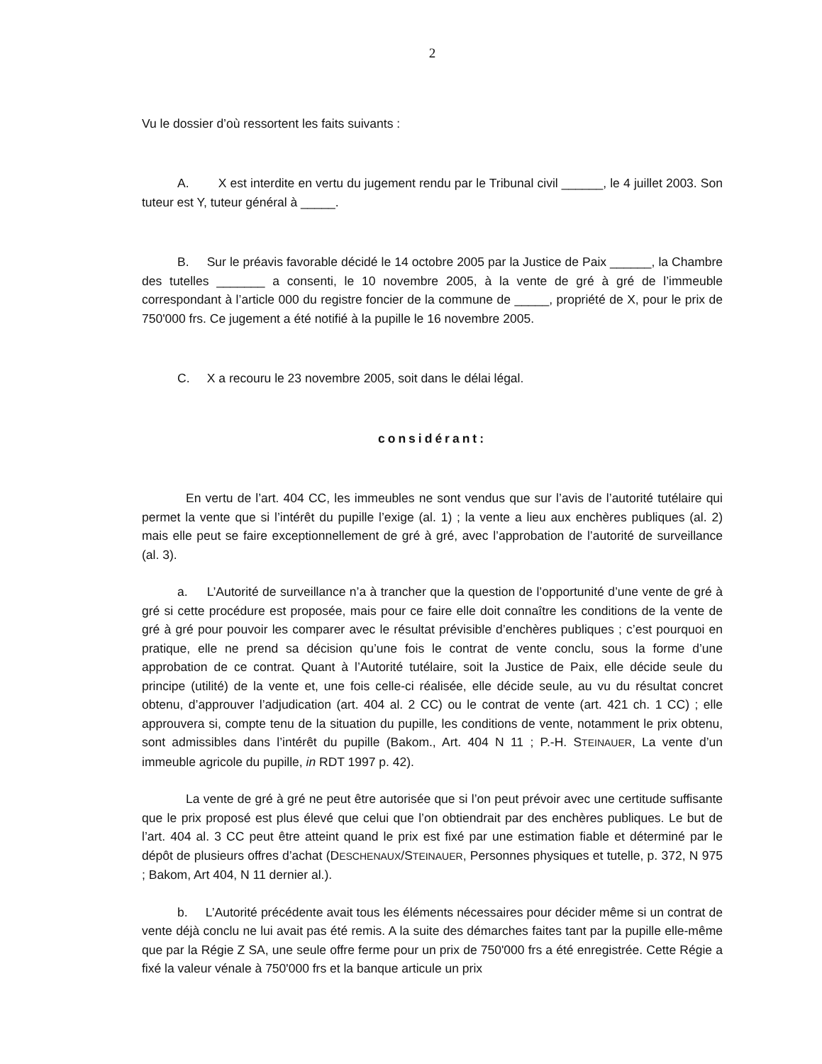2
Vu le dossier d’où ressortent les faits suivants :
A. X est interdite en vertu du jugement rendu par le Tribunal civil ______, le 4 juillet 2003. Son tuteur est Y, tuteur général à _____.
B. Sur le préavis favorable décidé le 14 octobre 2005 par la Justice de Paix ______, la Chambre des tutelles _______ a consenti, le 10 novembre 2005, à la vente de gré à gré de l’immeuble correspondant à l’article 000 du registre foncier de la commune de _____, propriété de X, pour le prix de 750'000 frs. Ce jugement a été notifié à la pupille le 16 novembre 2005.
C. X a recouru le 23 novembre 2005, soit dans le délai légal.
considérant:
En vertu de l’art. 404 CC, les immeubles ne sont vendus que sur l’avis de l’autorité tutélaire qui permet la vente que si l’intérêt du pupille l’exige (al. 1) ; la vente a lieu aux enchères publiques (al. 2) mais elle peut se faire exceptionnellement de gré à gré, avec l’approbation de l’autorité de surveillance (al. 3).
a. L’Autorité de surveillance n’a à trancher que la question de l’opportunité d’une vente de gré à gré si cette procédure est proposée, mais pour ce faire elle doit connaître les conditions de la vente de gré à gré pour pouvoir les comparer avec le résultat prévisible d’enchères publiques ; c’est pourquoi en pratique, elle ne prend sa décision qu’une fois le contrat de vente conclu, sous la forme d’une approbation de ce contrat. Quant à l’Autorité tutélaire, soit la Justice de Paix, elle décide seule du principe (utilité) de la vente et, une fois celle-ci réalisée, elle décide seule, au vu du résultat concret obtenu, d’approuver l’adjudication (art. 404 al. 2 CC) ou le contrat de vente (art. 421 ch. 1 CC) ; elle approuvera si, compte tenu de la situation du pupille, les conditions de vente, notamment le prix obtenu, sont admissibles dans l’intérêt du pupille (Bakom., Art. 404 N 11 ; P.-H. STEINAUER, La vente d’un immeuble agricole du pupille, in RDT 1997 p. 42).
La vente de gré à gré ne peut être autorisée que si l’on peut prévoir avec une certitude suffisante que le prix proposé est plus élevé que celui que l’on obtiendrait par des enchères publiques. Le but de l’art. 404 al. 3 CC peut être atteint quand le prix est fixé par une estimation fiable et déterminé par le dépôt de plusieurs offres d’achat (DESCHENAUX/STEINAUER, Personnes physiques et tutelle, p. 372, N 975 ; Bakom, Art 404, N 11 dernier al.).
b. L’Autorité précédente avait tous les éléments nécessaires pour décider même si un contrat de vente déjà conclu ne lui avait pas été remis. A la suite des démarches faites tant par la pupille elle-même que par la Régie Z SA, une seule offre ferme pour un prix de 750'000 frs a été enregistrée. Cette Régie a fixé la valeur vénale à 750'000 frs et la banque articule un prix